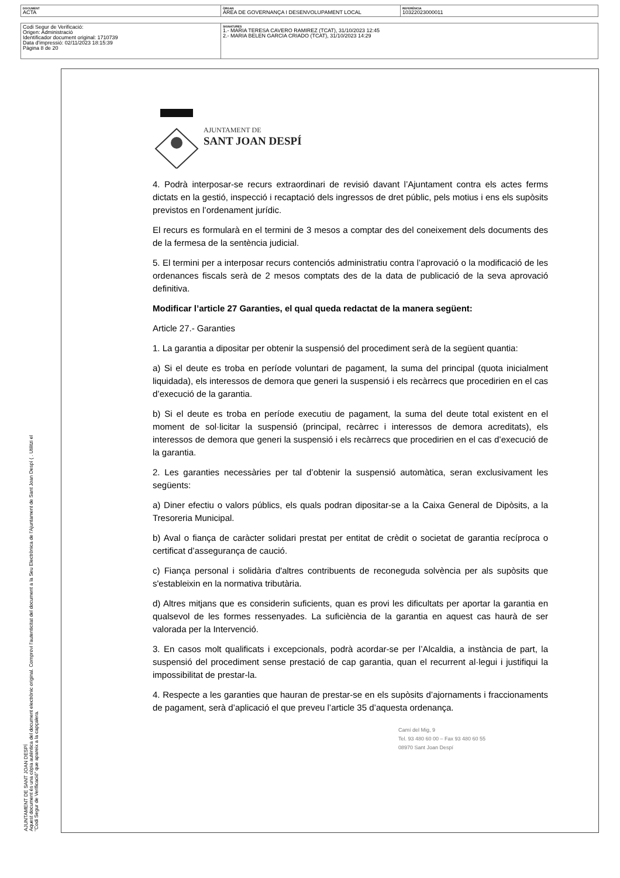| DOCUMENT ACTA | ÒRGAN ÀREA DE GOVERNANÇA I DESENVOLUPAMENT LOCAL | REFERÈNCIA 10322023000011 |
| Codi Segur de Verificació: Origen: Administració Identificador document original: 1710739 Data d'impressió: 02/11/2023 18:15:39 Pàgina 8 de 20 | SIGNATURES 1.- MARIA TERESA CAVERO RAMIREZ (TCAT), 31/10/2023 12:45 2.- MARIA BELEN GARCIA CRIADO (TCAT), 31/10/2023 14:29 |
AJUNTAMENT DE
SANT JOAN DESPÍ
4. Podrà interposar-se recurs extraordinari de revisió davant l’Ajuntament contra els actes ferms dictats en la gestió, inspecció i recaptació dels ingressos de dret públic, pels motius i ens els supòsits previstos en l’ordenament jurídic.
El recurs es formularà en el termini de 3 mesos a comptar des del coneixement dels documents des de la fermesa de la sentència judicial.
5. El termini per a interposar recurs contenciós administratiu contra l’aprovació o la modificació de les ordenances fiscals serà de 2 mesos comptats des de la data de publicació de la seva aprovació definitiva.
Modificar l’article 27 Garanties, el qual queda redactat de la manera següent:
Article 27.- Garanties
1. La garantia a dipositar per obtenir la suspensió del procediment serà de la següent quantia:
a) Si el deute es troba en període voluntari de pagament, la suma del principal (quota inicialment liquidada), els interessos de demora que generi la suspensió i els recàrrecs que procedirien en el cas d’execució de la garantia.
b) Si el deute es troba en període executiu de pagament, la suma del deute total existent en el moment de sol·licitar la suspensió (principal, recàrrec i interessos de demora acreditats), els interessos de demora que generi la suspensió i els recàrrecs que procedirien en el cas d’execució de la garantia.
2. Les garanties necessàries per tal d’obtenir la suspensió automàtica, seran exclusivament les següents:
a) Diner efectiu o valors públics, els quals podran dipositar-se a la Caixa General de Dipòsits, a la Tresoreria Municipal.
b) Aval o fiança de caràcter solidari prestat per entitat de crèdit o societat de garantia recíproca o certificat d’assegurança de caució.
c) Fiança personal i solidària d'altres contribuents de reconeguda solvència per als supòsits que s'estableixin en la normativa tributària.
d) Altres mitjans que es considerin suficients, quan es provi les dificultats per aportar la garantia en qualsevol de les formes ressenyades. La suficiència de la garantia en aquest cas haurà de ser valorada per la Intervenció.
3. En casos molt qualificats i excepcionals, podrà acordar-se per l’Alcaldia, a instància de part, la suspensió del procediment sense prestació de cap garantia, quan el recurrent al·legui i justifiqui la impossibilitat de prestar-la.
4. Respecte a les garanties que hauran de prestar-se en els supòsits d’ajornaments i fraccionaments de pagament, serà d’aplicació el que preveu l’article 35 d’aquesta ordenança.
Camí del Mig, 9
Tel. 93 480 60 00 – Fax 93 480 60 55
08970 Sant Joan Despí
AJUNTAMENT DE SANT JOAN DESPÍ
Aquest document és una còpia autèntica del document electrònic original. Comprovi l'autenticitat del document a la Seu Electrònica de l'Ajuntament de Sant Joan Despí ( . Utilitzi el "Codi Segur de Verificació" que apareix a la capçalera.